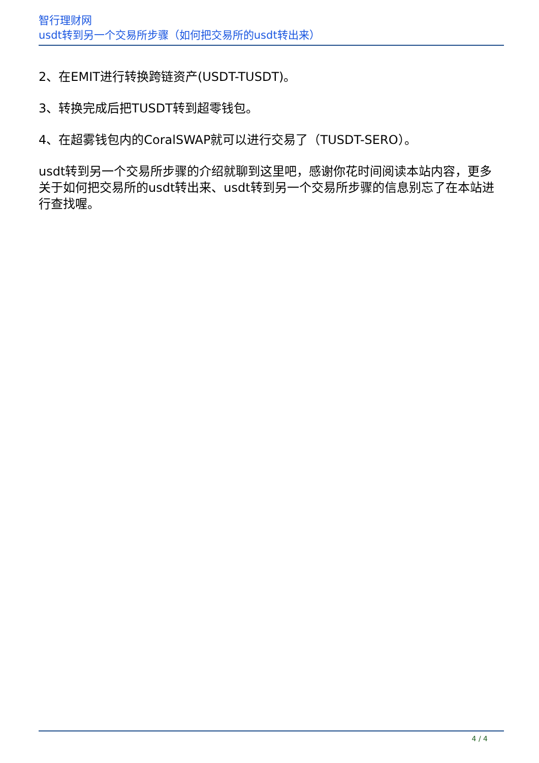智行理财网
usdt转到另一个交易所步骤（如何把交易所的usdt转出来）
2、在EMIT进行转换跨链资产(USDT-TUSDT)。
3、转换完成后把TUSDT转到超零钱包。
4、在超雾钱包内的CoralSWAP就可以进行交易了（TUSDT-SERO）。
usdt转到另一个交易所步骤的介绍就聊到这里吧，感谢你花时间阅读本站内容，更多关于如何把交易所的usdt转出来、usdt转到另一个交易所步骤的信息别忘了在本站进行查找喔。
4 / 4